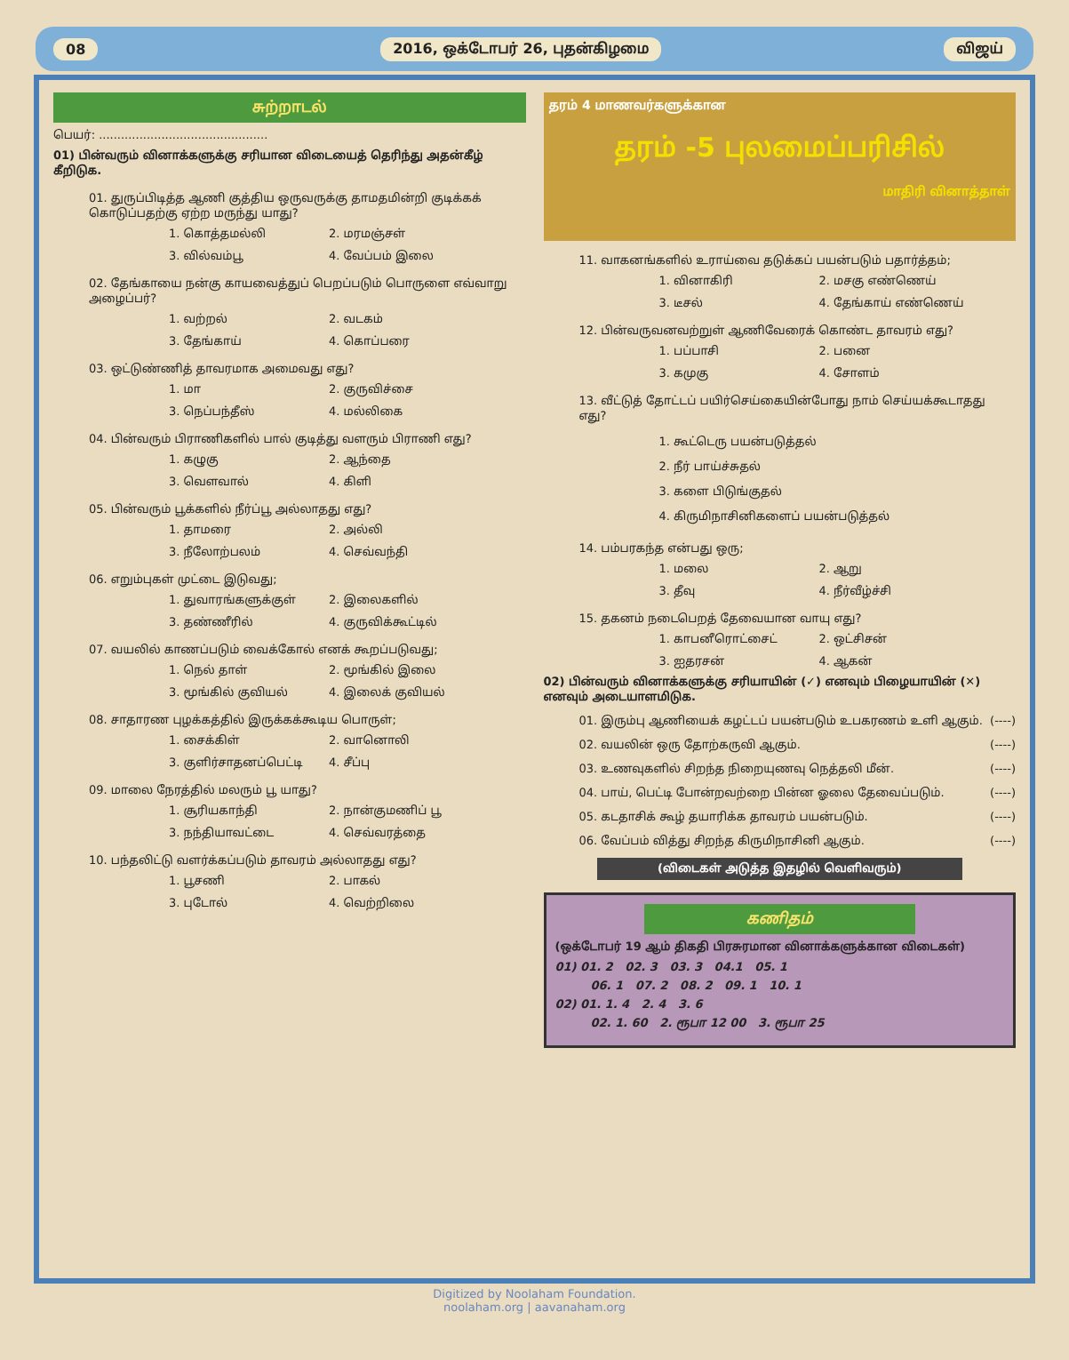08 2016, ஒக்டோபர் 26, புதன்கிழமை விஜய்
சுற்றாடல்
பெயர்: ..............................................
01) பின்வரும் வினாக்களுக்கு சரியான விடையைத் தெரிந்து அதன்கீழ் கீறிடுக.
01. துருப்பிடித்த ஆணி குத்திய ஒருவருக்கு தாமதமின்றி குடிக்கக் கொடுப்பதற்கு ஏற்ற மருந்து யாது?
1. கொத்தமல்லி 2. மரமஞ்சள் 3. வில்வம்பூ 4. வேப்பம் இலை
02. தேங்காயை நன்கு காயவைத்துப் பெறப்படும் பொருளை எவ்வாறு அழைப்பர்?
1. வற்றல் 2. வடகம் 3. தேங்காய் 4. கொப்பரை
03. ஒட்டுண்ணித் தாவரமாக அமைவது எது?
1. மா 2. குருவிச்சை 3. நெப்பந்தீஸ் 4. மல்லிகை
04. பின்வரும் பிராணிகளில் பால் குடித்து வளரும் பிராணி எது?
1. கழுகு 2. ஆந்தை 3. வௌவால் 4. கிளி
05. பின்வரும் பூக்களில் நீர்ப்பூ அல்லாதது எது?
1. தாமரை 2. அல்லி 3. நீலோற்பலம் 4. செவ்வந்தி
06. எறும்புகள் முட்டை இடுவது;
1. துவாரங்களுக்குள் 2. இலைகளில் 3. தண்ணீரில் 4. குருவிக்கூட்டில்
07. வயலில் காணப்படும் வைக்கோல் எனக் கூறப்படுவது;
1. நெல் தாள் 2. மூங்கில் இலை 3. மூங்கில் குவியல் 4. இலைக் குவியல்
08. சாதாரண புழக்கத்தில் இருக்கக்கூடிய பொருள்;
1. சைக்கிள் 2. வானொலி 3. குளிர்சாதனப்பெட்டி 4. சீப்பு
09. மாலை நேரத்தில் மலரும் பூ யாது?
1. சூரியகாந்தி 2. நான்குமணிப் பூ 3. நந்தியாவட்டை 4. செவ்வரத்தை
10. பந்தலிட்டு வளர்க்கப்படும் தாவரம் அல்லாதது எது?
1. பூசணி 2. பாகல் 3. புடோல் 4. வெற்றிலை
தரம் 4 மாணவர்களுக்கான
தரம் -5 புலமைப்பரிசில்
மாதிரி வினாத்தாள்
11. வாகனங்களில் உராய்வை தடுக்கப் பயன்படும் பதார்த்தம்;
1. வினாகிரி 2. மசகு எண்ணெய் 3. டீசல் 4. தேங்காய் எண்ணெய்
12. பின்வருவனவற்றுள் ஆணிவேரைக் கொண்ட தாவரம் எது?
1. பப்பாசி 2. பனை 3. கமுகு 4. சோளம்
13. வீட்டுத் தோட்டப் பயிர்செய்கையின்போது நாம் செய்யக்கூடாதது எது?
1. கூட்டெரு பயன்படுத்தல்
2. நீர் பாய்ச்சுதல்
3. களை பிடுங்குதல்
4. கிருமிநாசினிகளைப் பயன்படுத்தல்
14. பம்பரகந்த என்பது ஒரு;
1. மலை 2. ஆறு 3. தீவு 4. நீர்வீழ்ச்சி
15. தகனம் நடைபெறத் தேவையான வாயு எது?
1. காபனீரொட்சைட் 2. ஒட்சிசன் 3. ஐதரசன் 4. ஆகன்
02) பின்வரும் வினாக்களுக்கு சரியாயின் (✓) எனவும் பிழையாயின் (✕) எனவும் அடையாளமிடுக.
01. இரும்பு ஆணியைக் கழட்டப் பயன்படும் உபகரணம் உளி ஆகும். (----)
02. வயலின் ஒரு தோற்கருவி ஆகும். (----)
03. உணவுகளில் சிறந்த நிறையுணவு நெத்தலி மீன். (----)
04. பாய், பெட்டி போன்றவற்றை பின்ன ஓலை தேவைப்படும். (----)
05. கடதாசிக் கூழ் தயாரிக்க தாவரம் பயன்படும். (----)
06. வேப்பம் வித்து சிறந்த கிருமிநாசினி ஆகும். (----)
(விடைகள் அடுத்த இதழில் வெளிவரும்)
கணிதம்
(ஒக்டோபர் 19 ஆம் திகதி பிரசுரமான வினாக்களுக்கான விடைகள்)
01) 01. 2 02. 3 03. 3 04.1 05. 1
06. 1 07. 2 08. 2 09. 1 10. 1
02) 01. 1. 4 2. 4 3. 6
02. 1. 60 2. ரூபா 12 00 3. ரூபா 25
Digitized by Noolaham Foundation.
noolaham.org | aavanaham.org